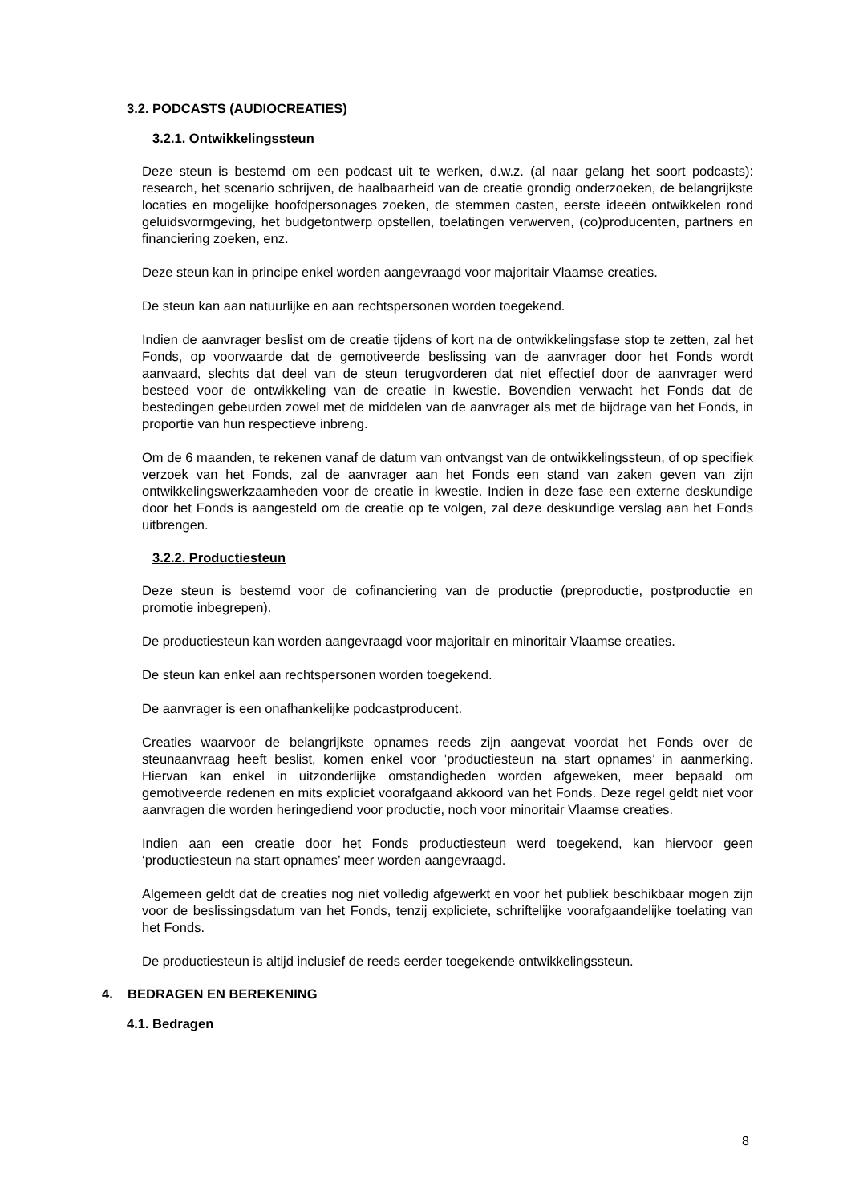3.2. PODCASTS (AUDIOCREATIES)
3.2.1. Ontwikkelingssteun
Deze steun is bestemd om een podcast uit te werken, d.w.z. (al naar gelang het soort podcasts): research, het scenario schrijven, de haalbaarheid van de creatie grondig onderzoeken, de belangrijkste locaties en mogelijke hoofdpersonages zoeken, de stemmen casten, eerste ideeën ontwikkelen rond geluidsvormgeving, het budgetontwerp opstellen, toelatingen verwerven, (co)producenten, partners en financiering zoeken, enz.
Deze steun kan in principe enkel worden aangevraagd voor majoritair Vlaamse creaties.
De steun kan aan natuurlijke en aan rechtspersonen worden toegekend.
Indien de aanvrager beslist om de creatie tijdens of kort na de ontwikkelingsfase stop te zetten, zal het Fonds, op voorwaarde dat de gemotiveerde beslissing van de aanvrager door het Fonds wordt aanvaard, slechts dat deel van de steun terugvorderen dat niet effectief door de aanvrager werd besteed voor de ontwikkeling van de creatie in kwestie. Bovendien verwacht het Fonds dat de bestedingen gebeurden zowel met de middelen van de aanvrager als met de bijdrage van het Fonds, in proportie van hun respectieve inbreng.
Om de 6 maanden, te rekenen vanaf de datum van ontvangst van de ontwikkelingssteun, of op specifiek verzoek van het Fonds, zal de aanvrager aan het Fonds een stand van zaken geven van zijn ontwikkelingswerkzaamheden voor de creatie in kwestie. Indien in deze fase een externe deskundige door het Fonds is aangesteld om de creatie op te volgen, zal deze deskundige verslag aan het Fonds uitbrengen.
3.2.2. Productiesteun
Deze steun is bestemd voor de cofinanciering van de productie (preproductie, postproductie en promotie inbegrepen).
De productiesteun kan worden aangevraagd voor majoritair en minoritair Vlaamse creaties.
De steun kan enkel aan rechtspersonen worden toegekend.
De aanvrager is een onafhankelijke podcastproducent.
Creaties waarvoor de belangrijkste opnames reeds zijn aangevat voordat het Fonds over de steunaanvraag heeft beslist, komen enkel voor ’productiesteun na start opnames’ in aanmerking. Hiervan kan enkel in uitzonderlijke omstandigheden worden afgeweken, meer bepaald om gemotiveerde redenen en mits expliciet voorafgaand akkoord van het Fonds. Deze regel geldt niet voor aanvragen die worden heringediend voor productie, noch voor minoritair Vlaamse creaties.
Indien aan een creatie door het Fonds productiesteun werd toegekend, kan hiervoor geen ‘productiesteun na start opnames’ meer worden aangevraagd.
Algemeen geldt dat de creaties nog niet volledig afgewerkt en voor het publiek beschikbaar mogen zijn voor de beslissingsdatum van het Fonds, tenzij expliciete, schriftelijke voorafgaandelijke toelating van het Fonds.
De productiesteun is altijd inclusief de reeds eerder toegekende ontwikkelingssteun.
4. BEDRAGEN EN BEREKENING
4.1. Bedragen
8